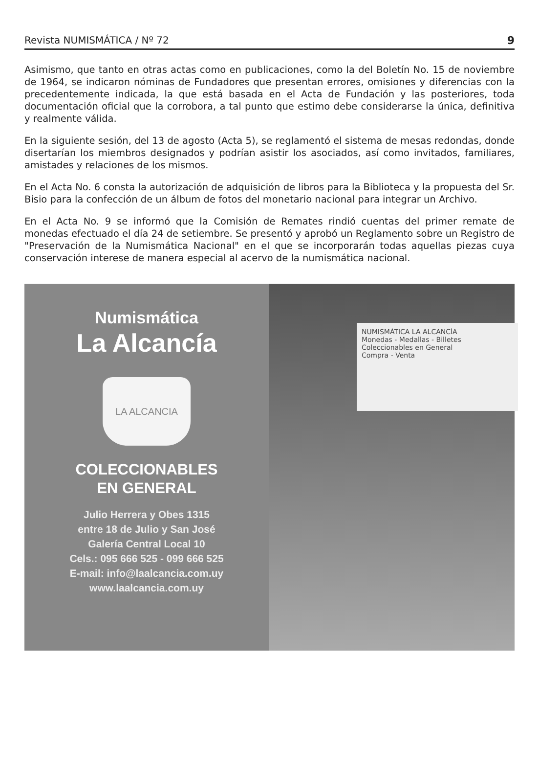Revista NUMISMÁTICA / Nº 72 9
Asimismo, que tanto en otras actas como en publicaciones, como la del Boletín No. 15 de noviembre de 1964, se indicaron nóminas de Fundadores que presentan errores, omisiones y diferencias con la precedentemente indicada, la que está basada en el Acta de Fundación y las posteriores, toda documentación oficial que la corrobora, a tal punto que estimo debe considerarse la única, definitiva y realmente válida.
En la siguiente sesión, del 13 de agosto (Acta 5), se reglamentó el sistema de mesas redondas, donde disertarían los miembros designados y podrían asistir los asociados, así como invitados, familiares, amistades y relaciones de los mismos.
En el Acta No. 6 consta la autorización de adquisición de libros para la Biblioteca y la propuesta del Sr. Bisio para la confección de un álbum de fotos del monetario nacional para integrar un Archivo.
En el Acta No. 9 se informó que la Comisión de Remates rindió cuentas del primer remate de monedas efectuado el día 24 de setiembre. Se presentó y aprobó un Reglamento sobre un Registro de "Preservación de la Numismática Nacional" en el que se incorporarán todas aquellas piezas cuya conservación interese de manera especial al acervo de la numismática nacional.
Numismática
La Alcancía
LA ALCANCIA
COLECCIONABLES
EN GENERAL
Julio Herrera y Obes 1315
entre 18 de Julio y San José
Galería Central Local 10
Cels.: 095 666 525 - 099 666 525
E-mail: info@laalcancia.com.uy
www.laalcancia.com.uy
NUMISMÁTICA LA ALCANCÍA
Monedas - Medallas - Billetes
Coleccionables en General
Compra - Venta